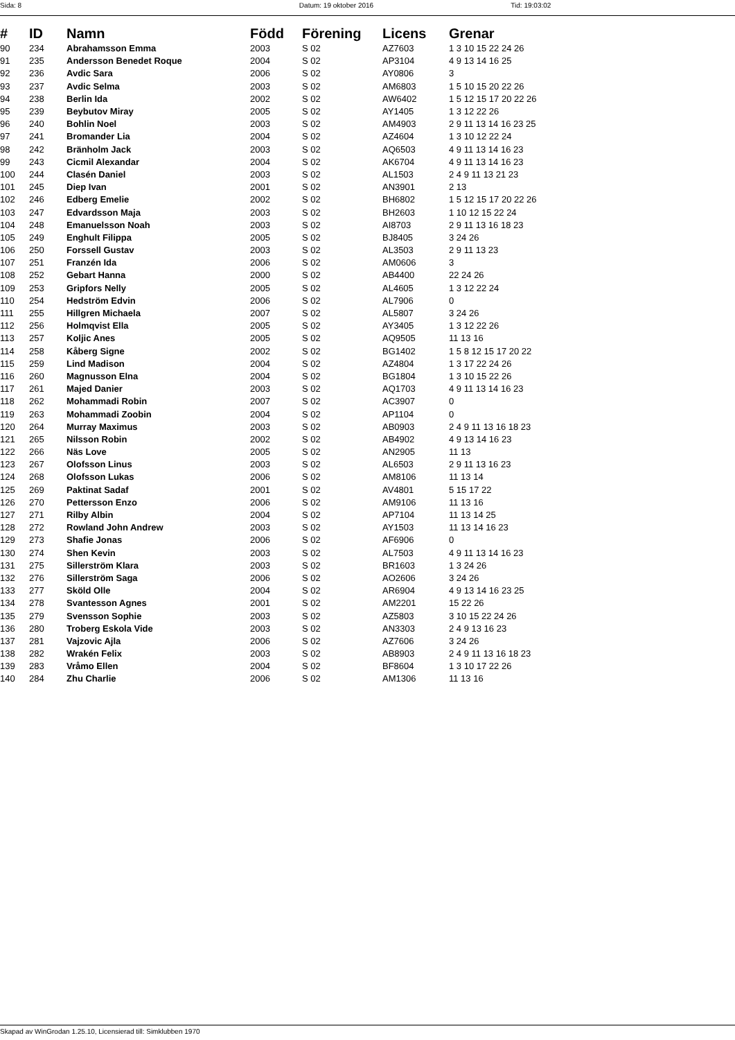Sida: 8 Datum: 19 oktober 2016 Tid: 19:03:02
| # | ID | Namn | Född | Förening | Licens | Grenar |
| --- | --- | --- | --- | --- | --- | --- |
| 90 | 234 | Abrahamsson Emma | 2003 | S 02 | AZ7603 | 1 3 10 15 22 24 26 |
| 91 | 235 | Andersson Benedet Roque | 2004 | S 02 | AP3104 | 4 9 13 14 16 25 |
| 92 | 236 | Avdic Sara | 2006 | S 02 | AY0806 | 3 |
| 93 | 237 | Avdic Selma | 2003 | S 02 | AM6803 | 1 5 10 15 20 22 26 |
| 94 | 238 | Berlin Ida | 2002 | S 02 | AW6402 | 1 5 12 15 17 20 22 26 |
| 95 | 239 | Beybutov Miray | 2005 | S 02 | AY1405 | 1 3 12 22 26 |
| 96 | 240 | Bohlin Noel | 2003 | S 02 | AM4903 | 2 9 11 13 14 16 23 25 |
| 97 | 241 | Bromander Lia | 2004 | S 02 | AZ4604 | 1 3 10 12 22 24 |
| 98 | 242 | Bränholm Jack | 2003 | S 02 | AQ6503 | 4 9 11 13 14 16 23 |
| 99 | 243 | Cicmil Alexandar | 2004 | S 02 | AK6704 | 4 9 11 13 14 16 23 |
| 100 | 244 | Clasén Daniel | 2003 | S 02 | AL1503 | 2 4 9 11 13 21 23 |
| 101 | 245 | Diep Ivan | 2001 | S 02 | AN3901 | 2 13 |
| 102 | 246 | Edberg Emelie | 2002 | S 02 | BH6802 | 1 5 12 15 17 20 22 26 |
| 103 | 247 | Edvardsson Maja | 2003 | S 02 | BH2603 | 1 10 12 15 22 24 |
| 104 | 248 | Emanuelsson Noah | 2003 | S 02 | AI8703 | 2 9 11 13 16 18 23 |
| 105 | 249 | Enghult Filippa | 2005 | S 02 | BJ8405 | 3 24 26 |
| 106 | 250 | Forssell Gustav | 2003 | S 02 | AL3503 | 2 9 11 13 23 |
| 107 | 251 | Franzén Ida | 2006 | S 02 | AM0606 | 3 |
| 108 | 252 | Gebart Hanna | 2000 | S 02 | AB4400 | 22 24 26 |
| 109 | 253 | Gripfors Nelly | 2005 | S 02 | AL4605 | 1 3 12 22 24 |
| 110 | 254 | Hedström Edvin | 2006 | S 02 | AL7906 | 0 |
| 111 | 255 | Hillgren Michaela | 2007 | S 02 | AL5807 | 3 24 26 |
| 112 | 256 | Holmqvist Ella | 2005 | S 02 | AY3405 | 1 3 12 22 26 |
| 113 | 257 | Koljic Anes | 2005 | S 02 | AQ9505 | 11 13 16 |
| 114 | 258 | Kåberg Signe | 2002 | S 02 | BG1402 | 1 5 8 12 15 17 20 22 |
| 115 | 259 | Lind Madison | 2004 | S 02 | AZ4804 | 1 3 17 22 24 26 |
| 116 | 260 | Magnusson Elna | 2004 | S 02 | BG1804 | 1 3 10 15 22 26 |
| 117 | 261 | Majed Danier | 2003 | S 02 | AQ1703 | 4 9 11 13 14 16 23 |
| 118 | 262 | Mohammadi Robin | 2007 | S 02 | AC3907 | 0 |
| 119 | 263 | Mohammadi Zoobin | 2004 | S 02 | AP1104 | 0 |
| 120 | 264 | Murray Maximus | 2003 | S 02 | AB0903 | 2 4 9 11 13 16 18 23 |
| 121 | 265 | Nilsson Robin | 2002 | S 02 | AB4902 | 4 9 13 14 16 23 |
| 122 | 266 | Näs Love | 2005 | S 02 | AN2905 | 11 13 |
| 123 | 267 | Olofsson Linus | 2003 | S 02 | AL6503 | 2 9 11 13 16 23 |
| 124 | 268 | Olofsson Lukas | 2006 | S 02 | AM8106 | 11 13 14 |
| 125 | 269 | Paktinat Sadaf | 2001 | S 02 | AV4801 | 5 15 17 22 |
| 126 | 270 | Pettersson Enzo | 2006 | S 02 | AM9106 | 11 13 16 |
| 127 | 271 | Rilby Albin | 2004 | S 02 | AP7104 | 11 13 14 25 |
| 128 | 272 | Rowland John Andrew | 2003 | S 02 | AY1503 | 11 13 14 16 23 |
| 129 | 273 | Shafie Jonas | 2006 | S 02 | AF6906 | 0 |
| 130 | 274 | Shen Kevin | 2003 | S 02 | AL7503 | 4 9 11 13 14 16 23 |
| 131 | 275 | Sillerström Klara | 2003 | S 02 | BR1603 | 1 3 24 26 |
| 132 | 276 | Sillerström Saga | 2006 | S 02 | AO2606 | 3 24 26 |
| 133 | 277 | Sköld Olle | 2004 | S 02 | AR6904 | 4 9 13 14 16 23 25 |
| 134 | 278 | Svantesson Agnes | 2001 | S 02 | AM2201 | 15 22 26 |
| 135 | 279 | Svensson Sophie | 2003 | S 02 | AZ5803 | 3 10 15 22 24 26 |
| 136 | 280 | Troberg Eskola Vide | 2003 | S 02 | AN3303 | 2 4 9 13 16 23 |
| 137 | 281 | Vajzovic Ajla | 2006 | S 02 | AZ7606 | 3 24 26 |
| 138 | 282 | Wrakén Felix | 2003 | S 02 | AB8903 | 2 4 9 11 13 16 18 23 |
| 139 | 283 | Vråmo Ellen | 2004 | S 02 | BF8604 | 1 3 10 17 22 26 |
| 140 | 284 | Zhu Charlie | 2006 | S 02 | AM1306 | 11 13 16 |
Skapad av WinGrodan 1.25.10, Licensierad till: Simklubben 1970